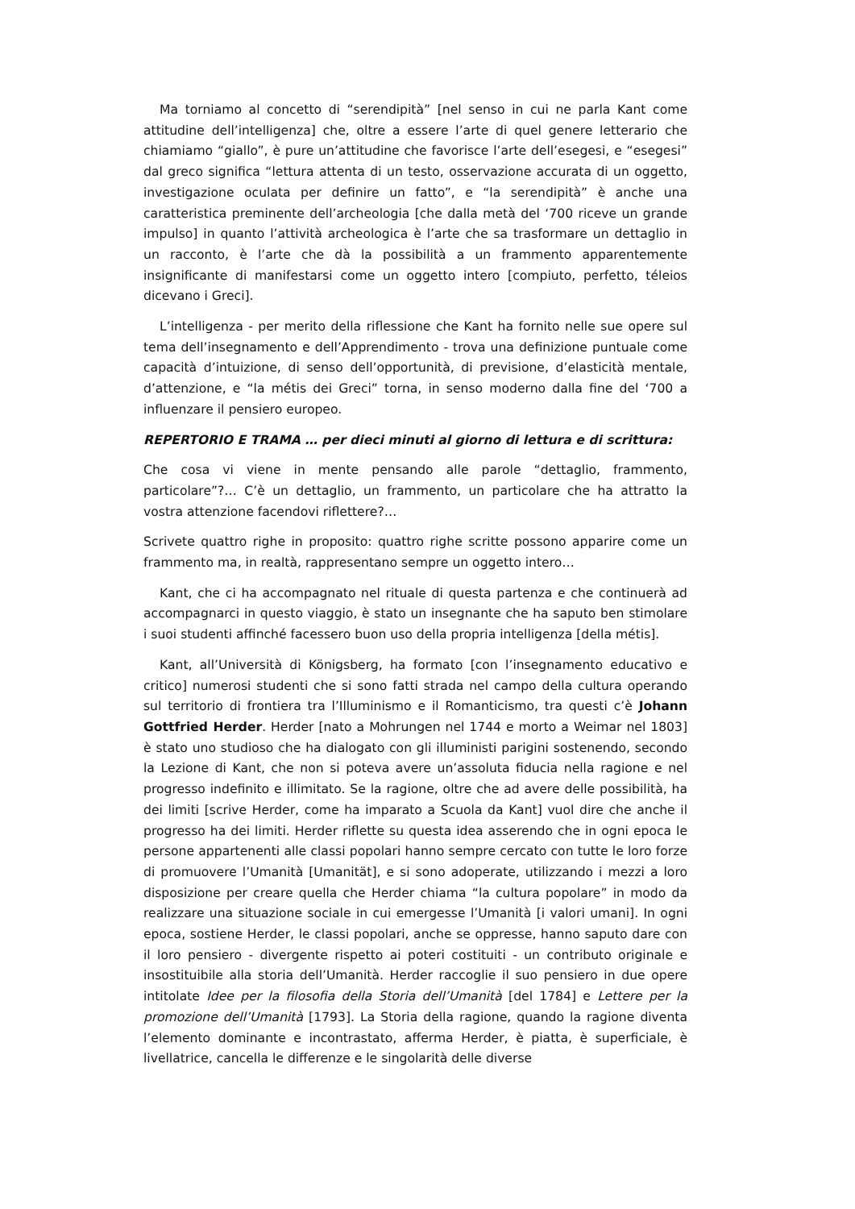Ma torniamo al concetto di “serendipità” [nel senso in cui ne parla Kant come attitudine dell’intelligenza] che, oltre a essere l’arte di quel genere letterario che chiamiamo “giallo”, è pure un’attitudine che favorisce l’arte dell’esegesi, e “esegesi” dal greco significa “lettura attenta di un testo, osservazione accurata di un oggetto, investigazione oculata per definire un fatto”, e “la serendipità” è anche una caratteristica preminente dell’archeologia [che dalla metà del ‘700 riceve un grande impulso] in quanto l’attività archeologica è l’arte che sa trasformare un dettaglio in un racconto, è l’arte che dà la possibilità a un frammento apparentemente insignificante di manifestarsi come un oggetto intero [compiuto, perfetto, téleios dicevano i Greci].
L’intelligenza - per merito della riflessione che Kant ha fornito nelle sue opere sul tema dell’insegnamento e dell’Apprendimento - trova una definizione puntuale come capacità d’intuizione, di senso dell’opportunità, di previsione, d’elasticità mentale, d’attenzione, e “la métis dei Greci” torna, in senso moderno dalla fine del ‘700 a influenzare il pensiero europeo.
REPERTORIO E TRAMA … per dieci minuti al giorno di lettura e di scrittura:
Che cosa vi viene in mente pensando alle parole “dettaglio, frammento, particolare”?… C’è un dettaglio, un frammento, un particolare che ha attratto la vostra attenzione facendovi riflettere?…
Scrivete quattro righe in proposito: quattro righe scritte possono apparire come un frammento ma, in realtà, rappresentano sempre un oggetto intero…
Kant, che ci ha accompagnato nel rituale di questa partenza e che continuerà ad accompagnarci in questo viaggio, è stato un insegnante che ha saputo ben stimolare i suoi studenti affinché facessero buon uso della propria intelligenza [della métis].
Kant, all’Università di Königsberg, ha formato [con l’insegnamento educativo e critico] numerosi studenti che si sono fatti strada nel campo della cultura operando sul territorio di frontiera tra l’Illuminismo e il Romanticismo, tra questi c’è Johann Gottfried Herder. Herder [nato a Mohrungen nel 1744 e morto a Weimar nel 1803] è stato uno studioso che ha dialogato con gli illuministi parigini sostenendo, secondo la Lezione di Kant, che non si poteva avere un’assoluta fiducia nella ragione e nel progresso indefinito e illimitato. Se la ragione, oltre che ad avere delle possibilità, ha dei limiti [scrive Herder, come ha imparato a Scuola da Kant] vuol dire che anche il progresso ha dei limiti. Herder riflette su questa idea asserendo che in ogni epoca le persone appartenenti alle classi popolari hanno sempre cercato con tutte le loro forze di promuovere l’Umanità [Umanität], e si sono adoperate, utilizzando i mezzi a loro disposizione per creare quella che Herder chiama “la cultura popolare” in modo da realizzare una situazione sociale in cui emergesse l’Umanità [i valori umani]. In ogni epoca, sostiene Herder, le classi popolari, anche se oppresse, hanno saputo dare con il loro pensiero - divergente rispetto ai poteri costituiti - un contributo originale e insostituibile alla storia dell’Umanità. Herder raccoglie il suo pensiero in due opere intitolate Idee per la filosofia della Storia dell’Umanità [del 1784] e Lettere per la promozione dell’Umanità [1793]. La Storia della ragione, quando la ragione diventa l’elemento dominante e incontrastato, afferma Herder, è piatta, è superficiale, è livellatrice, cancella le differenze e le singolarità delle diverse